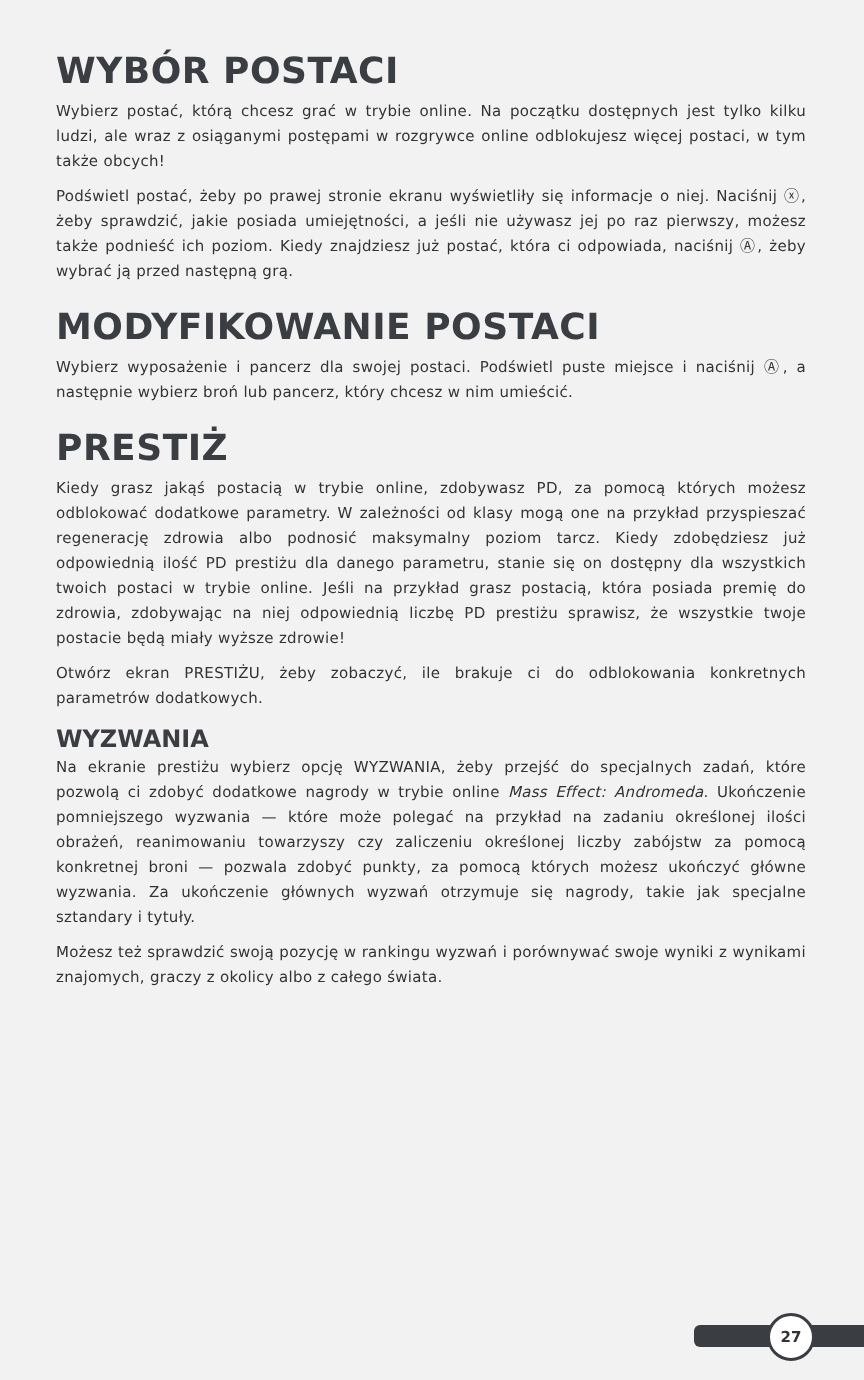WYBÓR POSTACI
Wybierz postać, którą chcesz grać w trybie online. Na początku dostępnych jest tylko kilku ludzi, ale wraz z osiąganymi postępami w rozgrywce online odblokujesz więcej postaci, w tym także obcych!
Podświetl postać, żeby po prawej stronie ekranu wyświetliły się informacje o niej. Naciśnij ⓧ, żeby sprawdzić, jakie posiada umiejętności, a jeśli nie używasz jej po raz pierwszy, możesz także podnieść ich poziom. Kiedy znajdziesz już postać, która ci odpowiada, naciśnij Ⓐ, żeby wybrać ją przed następną grą.
MODYFIKOWANIE POSTACI
Wybierz wyposażenie i pancerz dla swojej postaci. Podświetl puste miejsce i naciśnij Ⓐ, a następnie wybierz broń lub pancerz, który chcesz w nim umieścić.
PRESTIŻ
Kiedy grasz jakąś postacią w trybie online, zdobywasz PD, za pomocą których możesz odblokować dodatkowe parametry. W zależności od klasy mogą one na przykład przyspieszać regenerację zdrowia albo podnosić maksymalny poziom tarcz. Kiedy zdobędziesz już odpowiednią ilość PD prestiżu dla danego parametru, stanie się on dostępny dla wszystkich twoich postaci w trybie online. Jeśli na przykład grasz postacią, która posiada premię do zdrowia, zdobywając na niej odpowiednią liczbę PD prestiżu sprawisz, że wszystkie twoje postacie będą miały wyższe zdrowie!
Otwórz ekran PRESTIŻU, żeby zobaczyć, ile brakuje ci do odblokowania konkretnych parametrów dodatkowych.
WYZWANIA
Na ekranie prestiżu wybierz opcję WYZWANIA, żeby przejść do specjalnych zadań, które pozwolą ci zdobyć dodatkowe nagrody w trybie online Mass Effect: Andromeda. Ukończenie pomniejszego wyzwania — które może polegać na przykład na zadaniu określonej ilości obrażeń, reanimowaniu towarzyszy czy zaliczeniu określonej liczby zabójstw za pomocą konkretnej broni — pozwala zdobyć punkty, za pomocą których możesz ukończyć główne wyzwania. Za ukończenie głównych wyzwań otrzymuje się nagrody, takie jak specjalne sztandary i tytuły.
Możesz też sprawdzić swoją pozycję w rankingu wyzwań i porównywać swoje wyniki z wynikami znajomych, graczy z okolicy albo z całego świata.
27